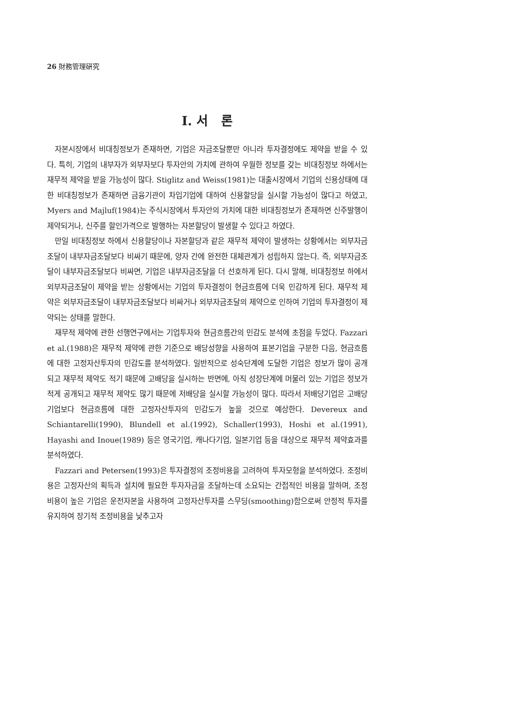26 財務管理硏究
Ⅰ. 서 론
자본시장에서 비대칭정보가 존재하면, 기업은 자금조달뿐만 아니라 투자결정에도 제약을 받을 수 있다. 특히, 기업의 내부자가 외부자보다 투자안의 가치에 관하여 우월한 정보를 갖는 비대칭정보 하에서는 재무적 제약을 받을 가능성이 많다. Stiglitz and Weiss(1981)는 대출시장에서 기업의 신용상태에 대한 비대칭정보가 존재하면 금융기관이 차입기업에 대하여 신용할당을 실시할 가능성이 많다고 하였고, Myers and Majluf(1984)는 주식시장에서 투자안의 가치에 대한 비대칭정보가 존재하면 신주발행이 제약되거나, 신주를 할인가격으로 발행하는 자본할당이 발생할 수 있다고 하였다.
만일 비대칭정보 하에서 신용할당이나 자본할당과 같은 재무적 제약이 발생하는 상황에서는 외부자금조달이 내부자금조달보다 비싸기 때문에, 양자 간에 완전한 대체관계가 성립하지 않는다. 즉, 외부자금조달이 내부자금조달보다 비싸면, 기업은 내부자금조달을 더 선호하게 된다. 다시 말해, 비대칭정보 하에서 외부자금조달이 제약을 받는 상황에서는 기업의 투자결정이 현금흐름에 더욱 민감하게 된다. 재무적 제약은 외부자금조달이 내부자금조달보다 비싸거나 외부자금조달의 제약으로 인하여 기업의 투자결정이 제약되는 상태를 말한다.
재무적 제약에 관한 선행연구에서는 기업투자와 현금흐름간의 민감도 분석에 초점을 두었다. Fazzari et al.(1988)은 재무적 제약에 관한 기준으로 배당성향을 사용하여 표본기업을 구분한 다음, 현금흐름에 대한 고정자산투자의 민감도를 분석하였다. 일반적으로 성숙단계에 도달한 기업은 정보가 많이 공개되고 재무적 제약도 적기 때문에 고배당을 실시하는 반면에, 아직 성장단계에 머물러 있는 기업은 정보가 적게 공개되고 재무적 제약도 많기 때문에 저배당을 실시할 가능성이 많다. 따라서 저배당기업은 고배당기업보다 현금흐름에 대한 고정자산투자의 민감도가 높을 것으로 예상한다. Devereux and Schiantarelli(1990), Blundell et al.(1992), Schaller(1993), Hoshi et al.(1991), Hayashi and Inoue(1989) 등은 영국기업, 캐나다기업, 일본기업 등을 대상으로 재무적 제약효과를 분석하였다.
Fazzari and Petersen(1993)은 투자결정의 조정비용을 고려하여 투자모형을 분석하였다. 조정비용은 고정자산의 획득과 설치에 필요한 투자자금을 조달하는데 소요되는 간접적인 비용을 말하며, 조정비용이 높은 기업은 운전자본을 사용하여 고정자산투자를 스무딩(smoothing)함으로써 안정적 투자를 유지하여 장기적 조정비용을 낮추고자